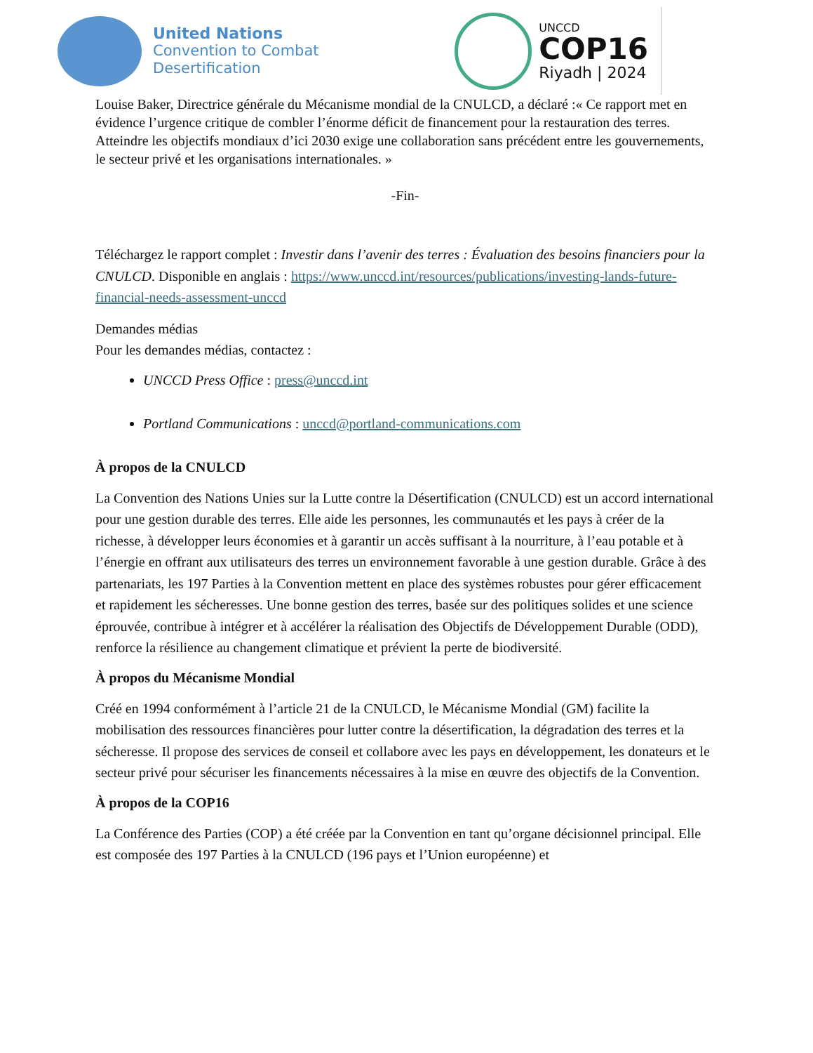United Nations
Convention to Combat
Desertification
UNCCD
COP16
Riyadh | 2024
Louise Baker, Directrice générale du Mécanisme mondial de la CNULCD, a déclaré :« Ce rapport met en évidence l’urgence critique de combler l’énorme déficit de financement pour la restauration des terres. Atteindre les objectifs mondiaux d’ici 2030 exige une collaboration sans précédent entre les gouvernements, le secteur privé et les organisations internationales. »
-Fin-
Téléchargez le rapport complet : Investir dans l’avenir des terres : Évaluation des besoins financiers pour la CNULCD. Disponible en anglais : https://www.unccd.int/resources/publications/investing-lands-future-financial-needs-assessment-unccd
Demandes médias
Pour les demandes médias, contactez :
UNCCD Press Office : press@unccd.int
Portland Communications : unccd@portland-communications.com
À propos de la CNULCD
La Convention des Nations Unies sur la Lutte contre la Désertification (CNULCD) est un accord international pour une gestion durable des terres. Elle aide les personnes, les communautés et les pays à créer de la richesse, à développer leurs économies et à garantir un accès suffisant à la nourriture, à l’eau potable et à l’énergie en offrant aux utilisateurs des terres un environnement favorable à une gestion durable. Grâce à des partenariats, les 197 Parties à la Convention mettent en place des systèmes robustes pour gérer efficacement et rapidement les sécheresses. Une bonne gestion des terres, basée sur des politiques solides et une science éprouvée, contribue à intégrer et à accélérer la réalisation des Objectifs de Développement Durable (ODD), renforce la résilience au changement climatique et prévient la perte de biodiversité.
À propos du Mécanisme Mondial
Créé en 1994 conformément à l’article 21 de la CNULCD, le Mécanisme Mondial (GM) facilite la mobilisation des ressources financières pour lutter contre la désertification, la dégradation des terres et la sécheresse. Il propose des services de conseil et collabore avec les pays en développement, les donateurs et le secteur privé pour sécuriser les financements nécessaires à la mise en œuvre des objectifs de la Convention.
À propos de la COP16
La Conférence des Parties (COP) a été créée par la Convention en tant qu’organe décisionnel principal. Elle est composée des 197 Parties à la CNULCD (196 pays et l’Union européenne) et